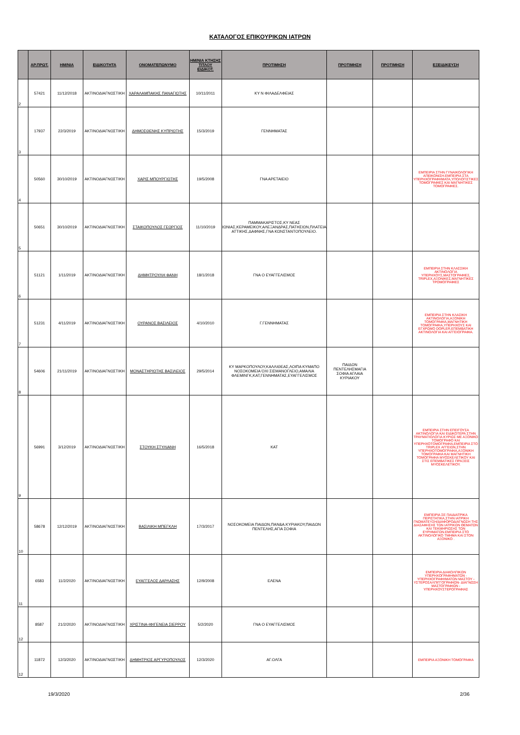ΚΑΤΑΛΟΓΟΣ ΕΠΙΚΟΥΡΙΚΩΝ ΙΑΤΡΩΝ
| | ΑΡ.ΠΡΩΤ. | ΗΜ/ΝΙΑ | ΕΙΔΙΚΟΤΗΤΑ | ΟΝΟΜΑΤΕΠΩΝΥΜΟ | ΗΜ/ΝΙΑ ΚΤΗΣΗΣ ΤΙΤΛΟΥ ΕΙΔΙΚΟΤ. | ΠΡΟΤΙΜΗΣΗ | ΠΡΟΤΙΜΗΣΗ | ΠΡΟΤΙΜΗΣΗ | ΕΞΕΙΔΙΚΕΥΣΗ |
| --- | --- | --- | --- | --- | --- | --- | --- | --- | --- |
| 2 | 57421 | 11/12/2018 | ΑΚΤΙΝΟΔΙΑΓΝΩΣΤΙΚΗ | ΧΑΡΑΛΑΜΠΑΚΗΣ ΠΑΝΑΓΙΩΤΗΣ | 10/11/2011 | ΚΥ Ν ΦΙΛΑΔΕΛΦΕΙΑΣ | | | |
| 3 | 17937 | 22/3/2019 | ΑΚΤΙΝΟΔΙΑΓΝΩΣΤΙΚΗ | ΔΗΜΟΣΘΕΝΗΣ ΚΥΠΡΙΩΤΗΣ | 15/3/2019 | ΓΕΝΝΗΜΑΤΑΣ | | | |
| 4 | 50560 | 30/10/2019 | ΑΚΤΙΝΟΔΙΑΓΝΩΣΤΙΚΗ | ΧΑΡΙΣ ΜΠΟΥΡΓΙΩΤΗΣ | 19/5/2008 | ΓΝΑ ΑΡΕΤΑΙΕΙΟ | | | ΕΜΠΕΙΡΙΑ ΣΤΗΝ ΓΥΝΑΙΚΟΛΟΓΙΚΗ ΑΠΕΙΚΟΝΙΣΗ.ΕΜΠΕΙΡΙΑ ΣΤΑ ΥΠΕΡΗΧΟΓΡΑΦΗΜΑΤΑ,ΥΠΟΛΟΓΙΣΤΙΚΕΣ ΤΟΜΟΓΡΑΦΙΕΣ ΚΑΙ ΜΑΓΝΗΤΙΚΕΣ ΤΟΜΟΓΡΑΦΙΕΣ. |
| 5 | 50651 | 30/10/2019 | ΑΚΤΙΝΟΔΙΑΓΝΩΣΤΙΚΗ | ΣΤΑΙΚΟΠΟΥΛΟΣ ΓΕΩΡΓΙΟΣ | 11/10/2019 | ΠΑΜΜΑΚΑΡΙΣΤΟΣ,ΚΥ ΝΕΑΣ ΙΩΝΙΑΣ,ΚΕΡΑΜΕΙΚΟΥ,ΑΛΕΞΑΝΔΡΑΣ,ΠΑΤΗΣΙΩΝ,ΠΛΑΤΕΙΑ ΑΤΤΙΚΗΣ,ΔΑΦΝΗΣ,ΓΝΑ ΚΩΝΣΤΑΝΤΟΠΟΥΛΕΙΟ. | | | |
| 6 | 51121 | 1/11/2019 | ΑΚΤΙΝΟΔΙΑΓΝΩΣΤΙΚΗ | ΔΗΜΗΤΡΟΥΛΗ ΦΑΝΗ | 18/1/2018 | ΓΝΑ Ο ΕΥΑΓΓΕΛΙΣΜΟΣ | | | ΕΜΠΕΙΡΙΑ ΣΤΗΝ ΚΛΑΣΣΙΚΗ ΑΚΤΙΝΟΛΟΓΙΑ ΥΠΕΡΗΧΟΥΣ,ΜΑΣΤΟΓΡΑΦΙΕΣ, TRIPLEX,ΑΞΟΝΙΚΕΣ,ΜΑΓΝΗΤΙΚΕΣ ΤΡΟΜΟΓΡΑΦΙΕΣ |
| 7 | 51231 | 4/11/2019 | ΑΚΤΙΝΟΔΙΑΓΝΩΣΤΙΚΗ | ΟΥΡΑΝΟΣ ΒΑΣΙΛΕΙΟΣ | 4/10/2010 | Γ.ΓΕΝΝΗΜΑΤΑΣ | | | ΕΜΠΕΙΡΙΑ ΣΤΗΝ ΚΛΑΣΙΚΗ ΑΚΤΙΝΟΛΟΓΙΑ,ΑΞΟΝΙΚΗ ΤΟΜΟΓΡΑΦΙΑ,ΜΑΓΝΗΤΙΚΗ ΤΟΜΟΓΡΑΦΙΑ,ΥΠΕΡΗΧΟΥΣ ΚΑΙ ΕΓΧΡΩΜΟ DOPLER,ΕΠΕΜΒΑΤΙΚΗ ΑΚΤΙΝΟΛΟΓΙΑ ΚΑΙ ΑΓΓΕΙΟΓΡΑΦΙΑ. |
| 8 | 54606 | 21/11/2019 | ΑΚΤΙΝΟΔΙΑΓΝΩΣΤΙΚΗ | ΜΟΝΑΣΤΗΡΙΩΤΗΣ ΒΑΣΙΛΕΙΟΣ | 29/5/2014 | ΚΥ ΜΑΡΚΟΠΟΥΛΟΥ,ΚΑΛΛΙΘΕΑΣ,ΛΟΙΠΑ ΚΥΜΑΠΟ ΝΟΣΟΚΟΜΕΙΑ ΌΧΙ ΣΙΣΜΑΝΟΓΛΕΙΟ,ΑΜΑΛΙΑ ΦΛΕΜΙΝΓΚ,ΚΑΤ,ΓΕΝΝΗΜΑΤΑΣ,ΕΥΑΓΓΕΛΙΣΜΟΣ | ΠΑΙΔΩΝ ΠΕΝΤΕΛΗΣΜΑΓΙΑ ΣΟΦΙΑ ΑΓΛΑΙΑ ΚΥΡΙΑΚΟΥ | | |
| 9 | 56991 | 3/12/2019 | ΑΚΤΙΝΟΔΙΑΓΝΩΣΤΙΚΗ | ΣΤΟΥΚΗ ΣΤΥΛΙΑΝΗ | 16/5/2018 | ΚΑΤ | | | ΕΜΠΕΙΡΙΑ ΣΤΗΝ ΕΠΕΙΓΟΥΣΑ ΑΚΤΙΝΟΛΟΓΙΑ ΚΑΙ ΕΙΔΙΚΟΤΕΡΑ ΣΤΗΝ ΤΡΑΥΜΑΤΙΟΛΟΓΙΑ ΚΥΡΙΩΣ ΜΕ ΑΞΟΝΙΚΟ ΤΟΜΟΓΡΑΦΟ ΚΑΙ ΥΠΕΡΗΧΟΤΟΜΟΓΡΑΦΙΑ,ΕΜΠΕΙΡΙΑ ΣΤΟ TRIPLEX ΑΓΓΕΙΩΝ,ΣΤΗΝ ΥΠΕΡΗΧΟΤΟΜΟΓΡΑΦΙΑ,ΑΞΟΝΙΚΗ ΤΟΜΟΓΡΑΦΙΑ ΚΑΙ ΜΑΓΝΗΤΙΚΗ ΤΟΜΟΓΡΑΦΙΑ ΜΥΟΣΚΕΛΕΤΙΚΟΥ ΚΑΙ ΣΤΙΣ ΕΠΕΜΒΑΤΙΚΕΣ ΠΡΑΞΕΙΣ ΜΥΟΣΚΕΛΕΤΙΚΟΥ. |
| 10 | 58678 | 12/12/2019 | ΑΚΤΙΝΟΔΙΑΓΝΩΣΤΙΚΗ | ΒΑΣΙΛΙΚΗ ΜΠΕΓΚΛΗ | 17/3/2017 | ΝΟΣΟΚΟΜΕΙΑ ΠΑΙΔΩΝ,ΠΑΝ&Α.ΚΥΡΙΑΚΟΥ,ΠΑΙΔΩΝ ΠΕΝΤΕΛΗΣ,ΑΓΙΑ ΣΟΦΙΑ | | | ΕΜΠΕΙΡΙΑ ΣΕ ΠΑΙΔΙΑΤΡΙΚΑ ΠΕΡΙΣΤΑΤΙΚΑ,ΣΤΗΝ ΙΑΤΡΙΚΗ ΓΝΩΜΑΤΕΥΣΗ/ΔΙΑΦΟΡΟΔΙΑΓΝΩΣΗ ΤΗΣ ΔΙΑΣΑΦΗΣΗΣ ΤΩΝ ΙΑΤΡΙΚΩΝ ΘΕΜΑΤΩΝ ΚΑΙ ΤΕΚΜΗΡΙΩΣΗΣ ΤΩΝ ΕΥΡΗΜΑΤΩΝ.ΕΜΠΕΙΡΙΑ ΣΤΟ ΑΚΤΙΝΟΛΟΓΙΚΟ ΤΜΗΜΑ ΚΑΙ ΣΤΟΝ ΑΞΟΝΙΚΟ . |
| 11 | 6583 | 11/2/2020 | ΑΚΤΙΝΟΔΙΑΓΝΩΣΤΙΚΗ | ΕΥΑΓΓΕΛΟΣ ΔΑΡΛΑΣΗΣ | 12/9/2008 | ΕΛΕΝΑ | | | ΕΜΠΕΙΡΙΑ ΔΙΑΚΟΛΠΙΚΩΝ ΥΠΕΡΗΧΟΓΡΑΦΗΜΑΤΩΝ - ΥΠΕΡΗΧΟΓΡΑΦΗΜΑΤΩΝ ΜΑΣΤΟΥ - ΥΣΤΕΡΟΣΑΛΠΙΓΓΟΓΡΑΦΙΩΝ- ΔΙΑΓΝΩΣΗ ΜΑΣΤΟΓΡΑΦΙΩΝ - ΥΠΕΡΗΧΟΥΣΤΕΡΟΓΡΑΦΙΑΣ |
| 12 | 8587 | 21/2/2020 | ΑΚΤΙΝΟΔΙΑΓΝΩΣΤΙΚΗ | ΧΡΙΣΤΙΝΑ-ΙΦΙΓΕΝΕΙΑ ΣΙΕΡΡΟΥ | 5/2/2020 | ΓΝΑ Ο ΕΥΑΓΓΕΛΙΣΜΟΣ | | | |
| 12 | 11872 | 12/3/2020 | ΑΚΤΙΝΟΔΙΑΓΝΩΣΤΙΚΗ | ΔΗΜΗΤΡΙΟΣ ΑΡΓΥΡΟΠΟΥΛΟΣ | 12/3/2020 | ΑΓ.ΟΛΓΑ | | | ΕΜΠΕΙΡΙΑ ΑΞΟΝΙΚΗ ΤΟΜΟΓΡΑΦΙΑ |
19/3/2020 2/36